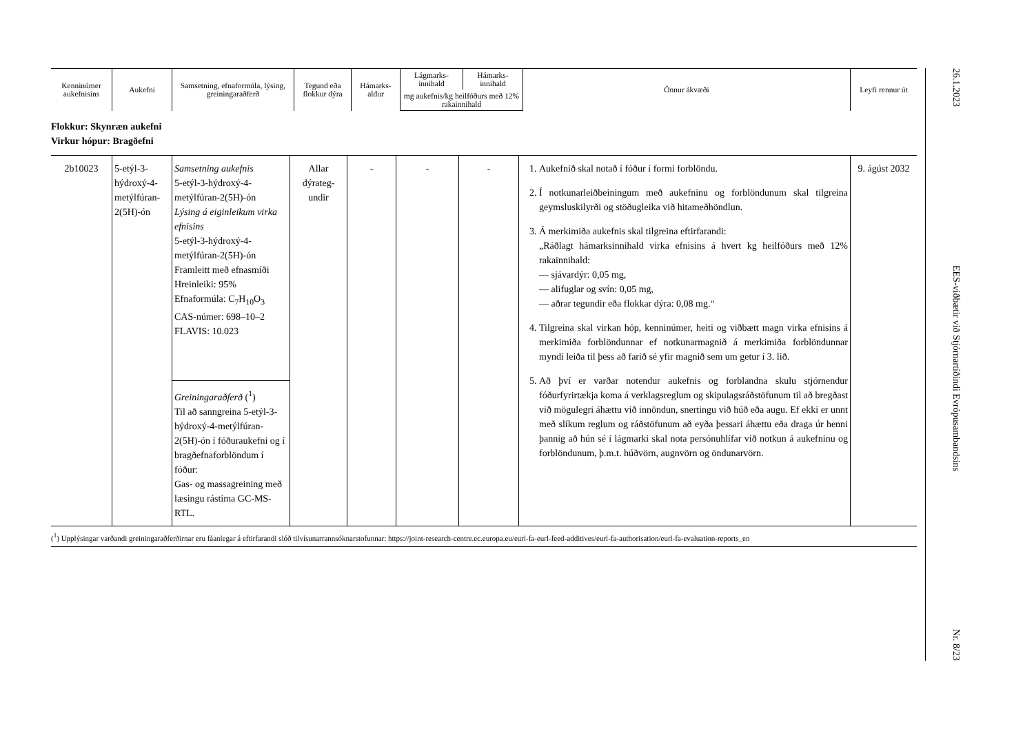| Kenninúmer aukefnisins | Aukefni | Samsetning, efnaformúla, lýsing, greiningaraðferð | Tegund eða flokkur dýra | Hámarks-aldur | Lágmarks-innihald | Hámarks-innihald | Önnur ákvæði | Leyfi rennur út |
| --- | --- | --- | --- | --- | --- | --- | --- | --- |
| | | | | | mg aukefnis/kg heilfóðurs með 12% rakainnihald | | | |
Flokkur: Skynræn aukefni
Virkur hópur: Bragðefni
| 2b10023 | 5-etýl-3-hýdroxý-4-metýlfúran-2(5H)-ón | Samsetning aukefnis 5-etýl-3-hýdroxý-4-metýlfúran-2(5H)-ón Lýsing á eiginleikum virka efnisins 5-etýl-3-hýdroxý-4-metýlfúran-2(5H)-ón Framleitt með efnasmíði Hreinleiki: 95% Efnaformúla: C<sub>7</sub>H<sub>10</sub>O<sub>3</sub> CAS-númer: 698–10–2 FLAVIS: 10.023 Greiningaraðferð (<sup>1</sup>) Til að sanngreina 5-etýl-3-hýdroxý-4-metýlfúran-2(5H)-ón í fóðuraukefni og í bragðefnaforblöndum í fóður: Gas- og massagreining með læsingu rástíma GC-MS-RTL. | Allar dýrateg-undir | - | - | - | 1. Aukefnið skal notað í fóður í formi forblöndu. 2. Í notkunarleiðbeiningum með aukefninu og forblöndunum skal tilgreina geymsluskilyrði og stöðugleika við hitameðhöndlun. 3. Á merkimiða aukefnis skal tilgreina eftirfarandi: „Ráðlagt hámarksinnihald virka efnisins á hvert kg heilfóðurs með 12% rakainnihald: — sjávardýr: 0,05 mg, — alifuglar og svín: 0,05 mg, — aðrar tegundir eða flokkar dýra: 0,08 mg.“ 4. Tilgreina skal virkan hóp, kenninúmer, heiti og viðbætt magn virka efnisins á merkimiða forblöndunnar ef notkunarmagnið á merkimiða forblöndunnar myndi leiða til þess að farið sé yfir magnið sem um getur í 3. lið. 5. Að því er varðar notendur aukefnis og forblandna skulu stjórnendur fóðurfyrirtækja koma á verklagsreglum og skipulagsráðstöfunum til að bregðast við mögulegri áhættu við innöndun, snertingu við húð eða augu. Ef ekki er unnt með slíkum reglum og ráðstöfunum að eyða þessari áhættu eða draga úr henni þannig að hún sé í lágmarki skal nota persónuhlífar við notkun á aukefninu og forblöndunum, þ.m.t. húðvörn, augnvörn og öndunarvörn. | 9. ágúst 2032 |
(<sup>1</sup>) Upplýsingar varðandi greiningaraðferðirnar eru fáanlegar á eftirfarandi slóð tilvísunarrannsóknarstofunnar: https://joint-research-centre.ec.europa.eu/eurl-fa-eurl-feed-additives/eurl-fa-authorisation/eurl-fa-evaluation-reports_en
26.1.2023 EES-viðbætir við Stjórnartíðindi Evrópusambandsins Nr. 8/23